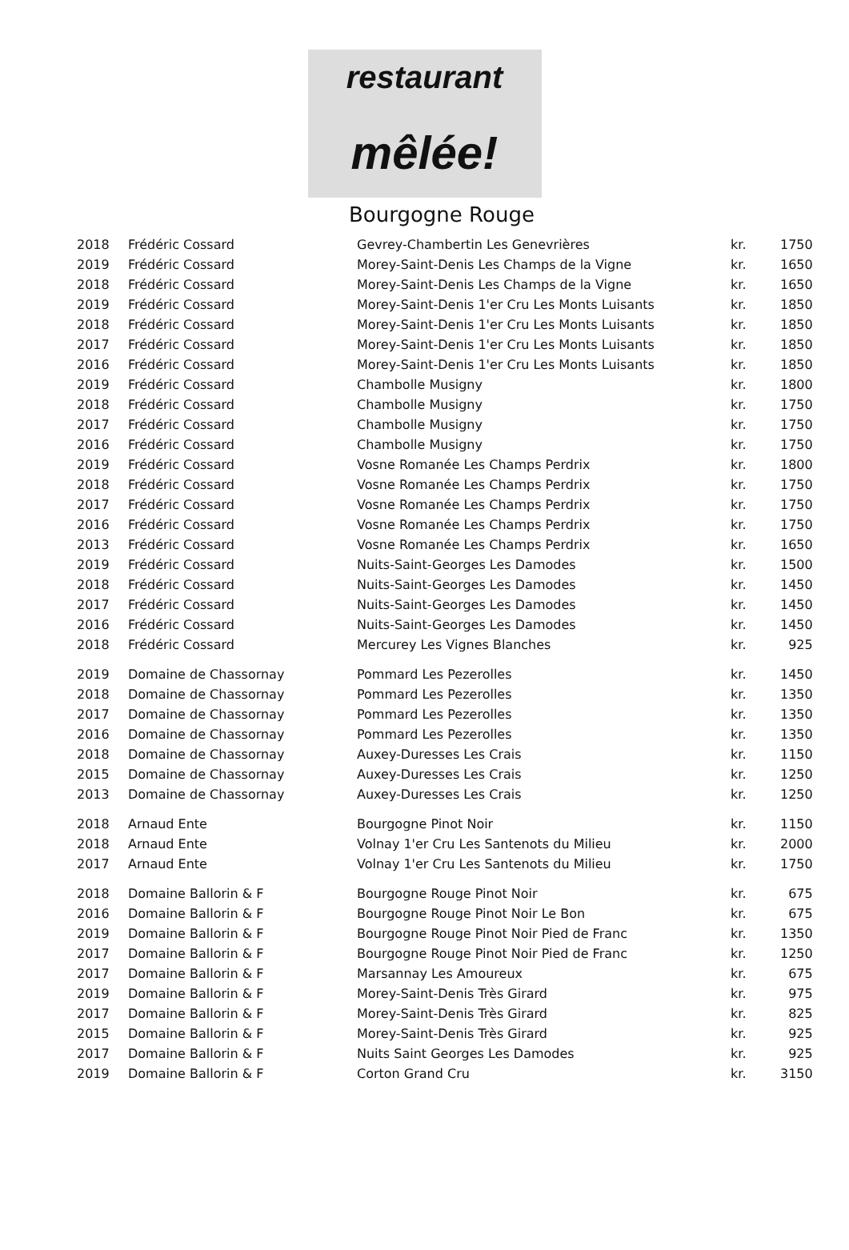restaurant
mêlée!
Bourgogne Rouge
| 2018 | Frédéric Cossard | Gevrey-Chambertin Les Genevrières | kr. | 1750 |
| 2019 | Frédéric Cossard | Morey-Saint-Denis Les Champs de la Vigne | kr. | 1650 |
| 2018 | Frédéric Cossard | Morey-Saint-Denis Les Champs de la Vigne | kr. | 1650 |
| 2019 | Frédéric Cossard | Morey-Saint-Denis 1'er Cru Les Monts Luisants | kr. | 1850 |
| 2018 | Frédéric Cossard | Morey-Saint-Denis 1'er Cru Les Monts Luisants | kr. | 1850 |
| 2017 | Frédéric Cossard | Morey-Saint-Denis 1'er Cru Les Monts Luisants | kr. | 1850 |
| 2016 | Frédéric Cossard | Morey-Saint-Denis 1'er Cru Les Monts Luisants | kr. | 1850 |
| 2019 | Frédéric Cossard | Chambolle Musigny | kr. | 1800 |
| 2018 | Frédéric Cossard | Chambolle Musigny | kr. | 1750 |
| 2017 | Frédéric Cossard | Chambolle Musigny | kr. | 1750 |
| 2016 | Frédéric Cossard | Chambolle Musigny | kr. | 1750 |
| 2019 | Frédéric Cossard | Vosne Romanée Les Champs Perdrix | kr. | 1800 |
| 2018 | Frédéric Cossard | Vosne Romanée Les Champs Perdrix | kr. | 1750 |
| 2017 | Frédéric Cossard | Vosne Romanée Les Champs Perdrix | kr. | 1750 |
| 2016 | Frédéric Cossard | Vosne Romanée Les Champs Perdrix | kr. | 1750 |
| 2013 | Frédéric Cossard | Vosne Romanée Les Champs Perdrix | kr. | 1650 |
| 2019 | Frédéric Cossard | Nuits-Saint-Georges Les Damodes | kr. | 1500 |
| 2018 | Frédéric Cossard | Nuits-Saint-Georges Les Damodes | kr. | 1450 |
| 2017 | Frédéric Cossard | Nuits-Saint-Georges Les Damodes | kr. | 1450 |
| 2016 | Frédéric Cossard | Nuits-Saint-Georges Les Damodes | kr. | 1450 |
| 2018 | Frédéric Cossard | Mercurey Les Vignes Blanches | kr. | 925 |
| 2019 | Domaine de Chassornay | Pommard Les Pezerolles | kr. | 1450 |
| 2018 | Domaine de Chassornay | Pommard Les Pezerolles | kr. | 1350 |
| 2017 | Domaine de Chassornay | Pommard Les Pezerolles | kr. | 1350 |
| 2016 | Domaine de Chassornay | Pommard Les Pezerolles | kr. | 1350 |
| 2018 | Domaine de Chassornay | Auxey-Duresses Les Crais | kr. | 1150 |
| 2015 | Domaine de Chassornay | Auxey-Duresses Les Crais | kr. | 1250 |
| 2013 | Domaine de Chassornay | Auxey-Duresses Les Crais | kr. | 1250 |
| 2018 | Arnaud Ente | Bourgogne Pinot Noir | kr. | 1150 |
| 2018 | Arnaud Ente | Volnay 1'er Cru Les Santenots du Milieu | kr. | 2000 |
| 2017 | Arnaud Ente | Volnay 1'er Cru Les Santenots du Milieu | kr. | 1750 |
| 2018 | Domaine Ballorin & F | Bourgogne Rouge Pinot Noir | kr. | 675 |
| 2016 | Domaine Ballorin & F | Bourgogne Rouge Pinot Noir Le Bon | kr. | 675 |
| 2019 | Domaine Ballorin & F | Bourgogne Rouge Pinot Noir Pied de Franc | kr. | 1350 |
| 2017 | Domaine Ballorin & F | Bourgogne Rouge Pinot Noir Pied de Franc | kr. | 1250 |
| 2017 | Domaine Ballorin & F | Marsannay Les Amoureux | kr. | 675 |
| 2019 | Domaine Ballorin & F | Morey-Saint-Denis Très Girard | kr. | 975 |
| 2017 | Domaine Ballorin & F | Morey-Saint-Denis Très Girard | kr. | 825 |
| 2015 | Domaine Ballorin & F | Morey-Saint-Denis Très Girard | kr. | 925 |
| 2017 | Domaine Ballorin & F | Nuits Saint Georges Les Damodes | kr. | 925 |
| 2019 | Domaine Ballorin & F | Corton Grand Cru | kr. | 3150 |